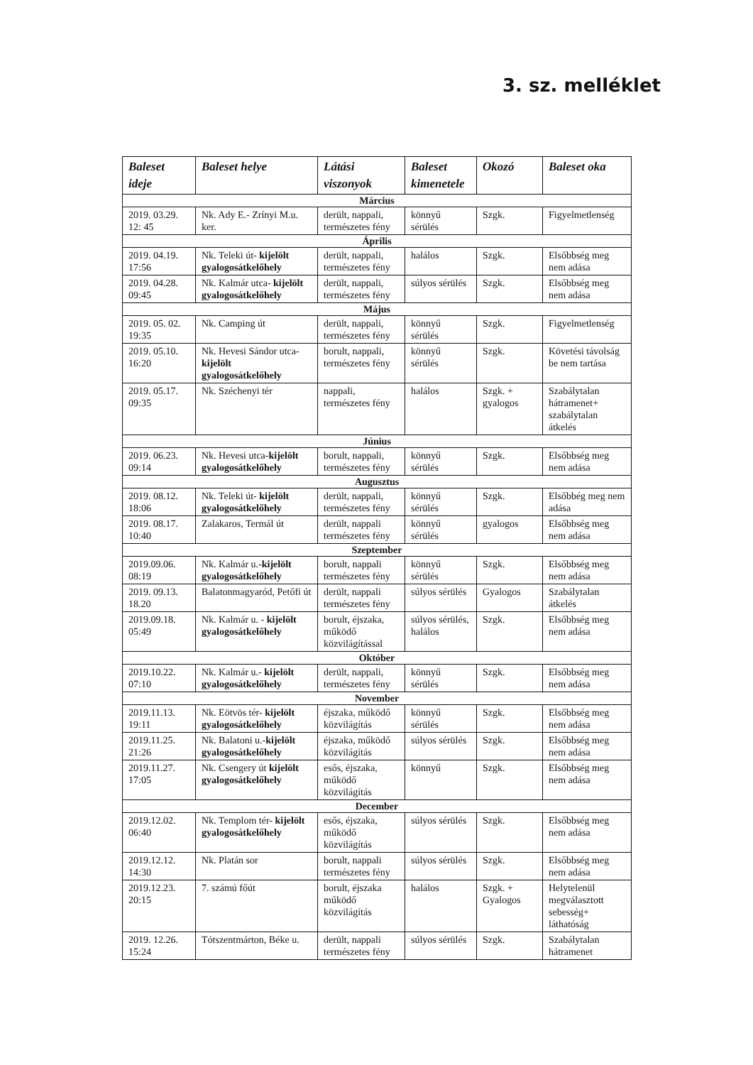3. sz. melléklet
| Baleset ideje | Baleset helye | Látási viszonyok | Baleset kimenetele | Okozó | Baleset oka |
| --- | --- | --- | --- | --- | --- |
| Március | | | | | |
| 2019. 03.29. 12: 45 | Nk. Ady E.- Zrínyi M.u. ker. | derült, nappali, természetes fény | könnyű sérülés | Szgk. | Figyelmetlenség |
| Április | | | | | |
| 2019. 04.19. 17:56 | Nk. Teleki út- kijelölt gyalogosátkelőhely | derült, nappali, természetes fény | halálos | Szgk. | Elsőbbség meg nem adása |
| 2019. 04.28. 09:45 | Nk. Kalmár utca- kijelölt gyalogosátkelőhely | derült, nappali, természetes fény | súlyos sérülés | Szgk. | Elsőbbség meg nem adása |
| Május | | | | | |
| 2019. 05. 02. 19:35 | Nk. Camping út | derült, nappali, természetes fény | könnyű sérülés | Szgk. | Figyelmetlenség |
| 2019. 05.10. 16:20 | Nk. Hevesi Sándor utca- kijelölt gyalogosátkelőhely | borult, nappali, természetes fény | könnyű sérülés | Szgk. | Követési távolság be nem tartása |
| 2019. 05.17. 09:35 | Nk. Széchenyi tér | nappali, természetes fény | halálos | Szgk. + gyalogos | Szabálytalan hátramenet+ szabálytalan átkelés |
| Június | | | | | |
| 2019. 06.23. 09:14 | Nk. Hevesi utca- kijelölt gyalogosátkelőhely | borult, nappali, természetes fény | könnyű sérülés | Szgk. | Elsőbbség meg nem adása |
| Augusztus | | | | | |
| 2019. 08.12. 18:06 | Nk. Teleki út- kijelölt gyalogosátkelőhely | derült, nappali, természetes fény | könnyű sérülés | Szgk. | Elsőbbég meg nem adása |
| 2019. 08.17. 10:40 | Zalakaros, Termál út | derült, nappali természetes fény | könnyű sérülés | gyalogos | Elsőbbség meg nem adása |
| Szeptember | | | | | |
| 2019.09.06. 08:19 | Nk. Kalmár u.- kijelölt gyalogosátkelőhely | borult, nappali természetes fény | könnyű sérülés | Szgk. | Elsőbbség meg nem adása |
| 2019. 09.13. 18.20 | Balatonmagyaród, Petőfi út | derült, nappali természetes fény | súlyos sérülés | Gyalogos | Szabálytalan átkelés |
| 2019.09.18. 05:49 | Nk. Kalmár u. - kijelölt gyalogosátkelőhely | borult, éjszaka, működő közvilágítással | súlyos sérülés, halálos | Szgk. | Elsőbbség meg nem adása |
| Október | | | | | |
| 2019.10.22. 07:10 | Nk. Kalmár u.- kijelölt gyalogosátkelőhely | derült, nappali, természetes fény | könnyű sérülés | Szgk. | Elsőbbség meg nem adása |
| November | | | | | |
| 2019.11.13. 19:11 | Nk. Eötvös tér- kijelölt gyalogosátkelőhely | éjszaka, működő közvilágítás | könnyű sérülés | Szgk. | Elsőbbség meg nem adása |
| 2019.11.25. 21:26 | Nk. Balatoni u.- kijelölt gyalogosátkelőhely | éjszaka, működő közvilágítás | súlyos sérülés | Szgk. | Elsőbbség meg nem adása |
| 2019.11.27. 17:05 | Nk. Csengery út kijelölt gyalogosátkelőhely | esős, éjszaka, működő közvilágítás | könnyű | Szgk. | Elsőbbség meg nem adása |
| December | | | | | |
| 2019.12.02. 06:40 | Nk. Templom tér- kijelölt gyalogosátkelőhely | esős, éjszaka, működő közvilágítás | súlyos sérülés | Szgk. | Elsőbbség meg nem adása |
| 2019.12.12. 14:30 | Nk. Platán sor | borult, nappali természetes fény | súlyos sérülés | Szgk. | Elsőbbség meg nem adása |
| 2019.12.23. 20:15 | 7. számú főút | borult, éjszaka működő közvilágítás | halálos | Szgk. + Gyalogos | Helytelenül megválasztott sebesség+ láthatóság |
| 2019. 12.26. 15:24 | Tótszentmárton, Béke u. | derült, nappali természetes fény | súlyos sérülés | Szgk. | Szabálytalan hátramenet |